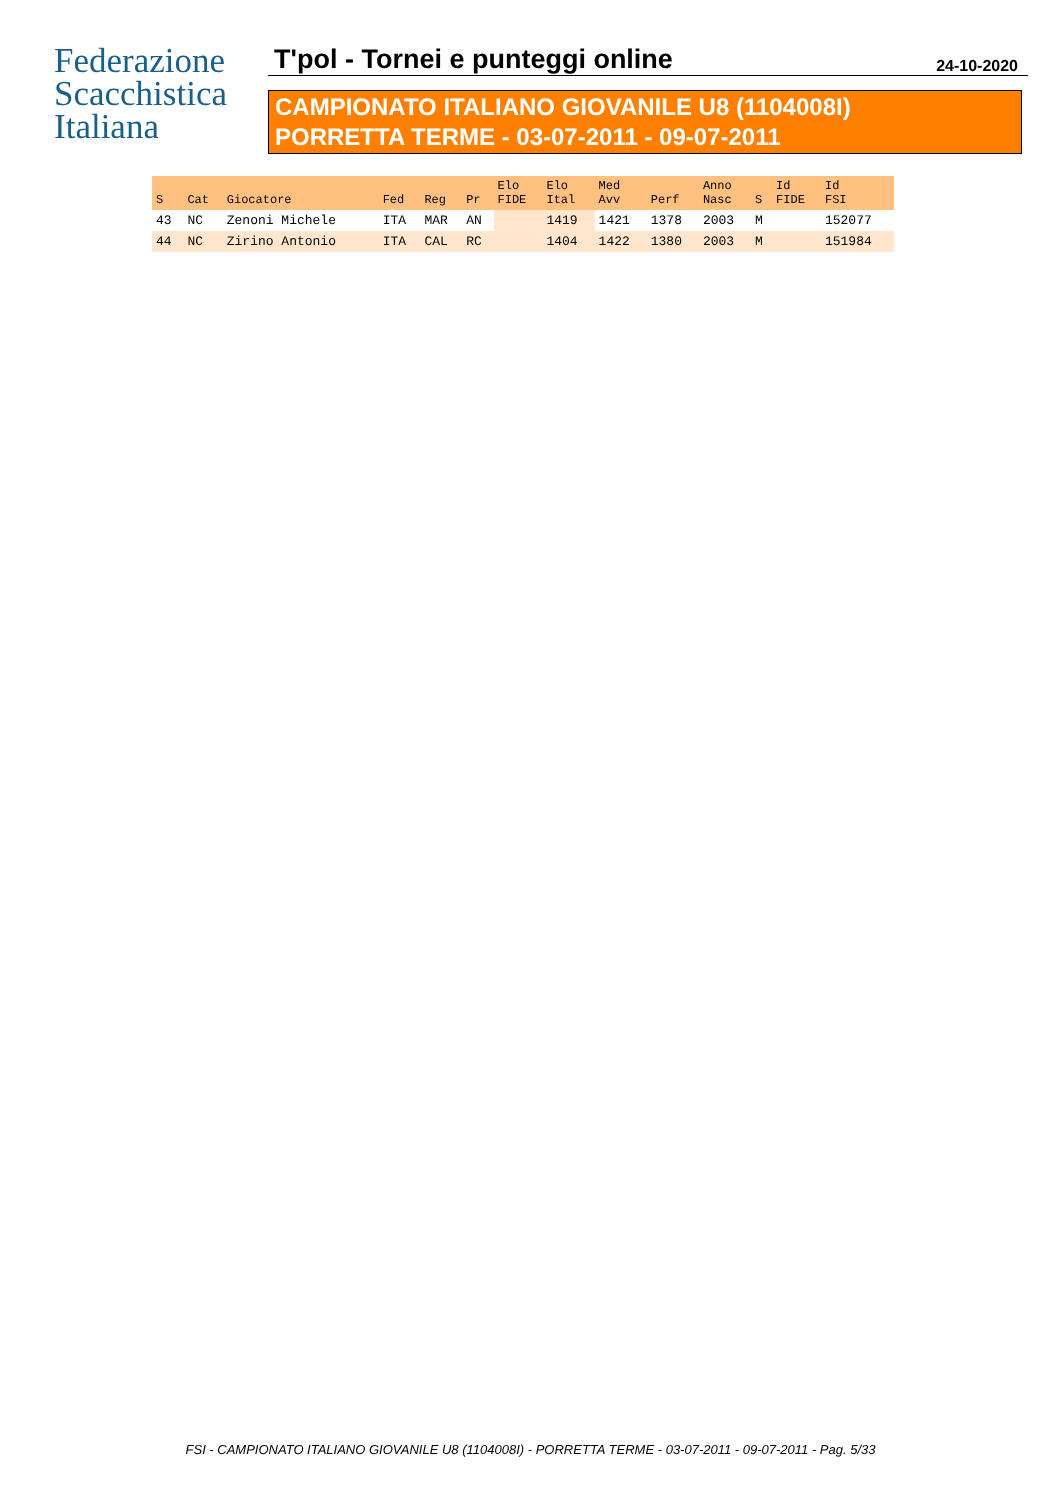Federazione
Scacchistica
Italiana
T'pol - Tornei e punteggi online
24-10-2020
CAMPIONATO ITALIANO GIOVANILE U8 (1104008I)
PORRETTA TERME - 03-07-2011 - 09-07-2011
| S | Cat | Giocatore | Fed | Reg | Pr | Elo FIDE | Elo Ital | Med Avv | Perf | Anno Nasc | S | Id FIDE | Id FSI |
| --- | --- | --- | --- | --- | --- | --- | --- | --- | --- | --- | --- | --- | --- |
| 43 | NC | Zenoni Michele | ITA | MAR | AN | | 1419 | 1421 | 1378 | 2003 | M | | 152077 |
| 44 | NC | Zirino Antonio | ITA | CAL | RC | | 1404 | 1422 | 1380 | 2003 | M | | 151984 |
FSI - CAMPIONATO ITALIANO GIOVANILE U8 (1104008I) - PORRETTA TERME - 03-07-2011 - 09-07-2011 - Pag. 5/33